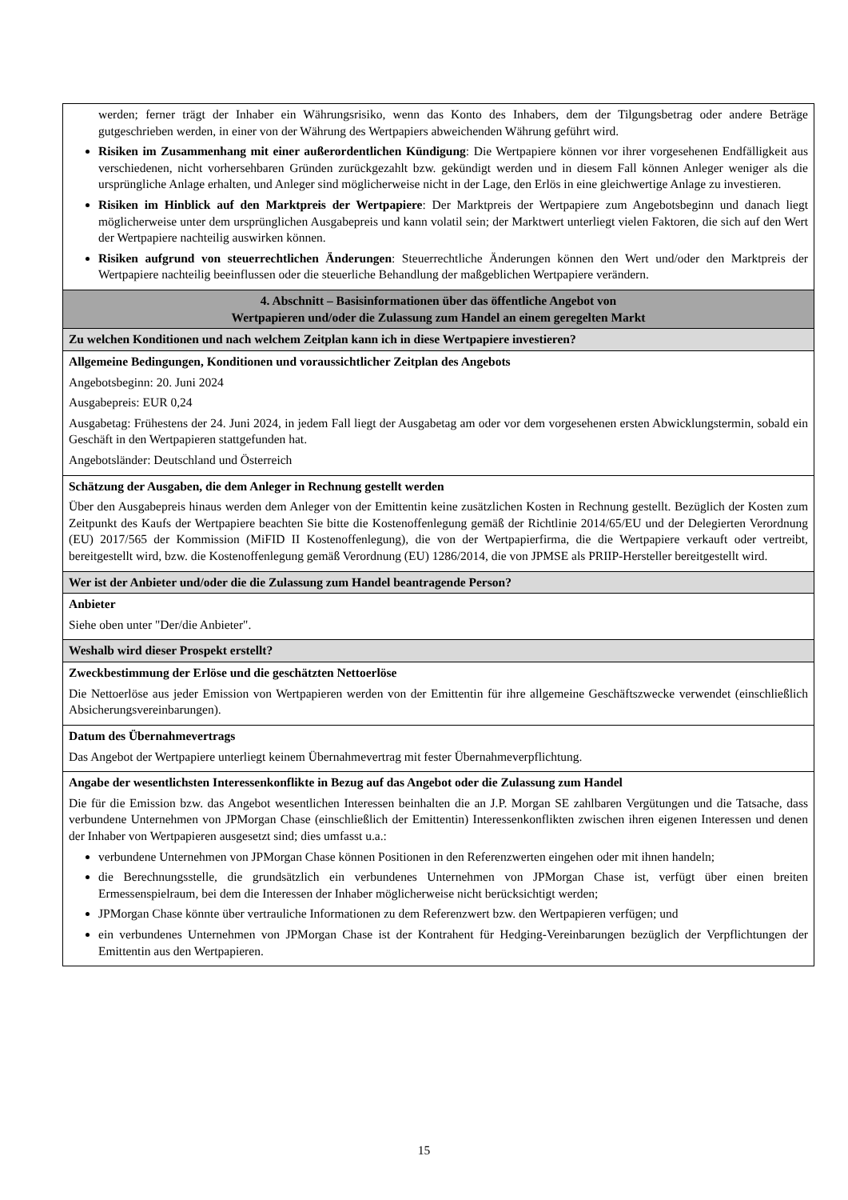| werden; ferner trägt der Inhaber ein Währungsrisiko, wenn das Konto des Inhabers, dem der Tilgungsbetrag oder andere Beträge gutgeschrieben werden, in einer von der Währung des Wertpapiers abweichenden Währung geführt wird. Risiken im Zusammenhang mit einer außerordentlichen Kündigung : Die Wertpapiere können vor ihrer vorgesehenen Endfälligkeit aus verschiedenen, nicht vorhersehbaren Gründen zurückgezahlt bzw. gekündigt werden und in diesem Fall können Anleger weniger als die ursprüngliche Anlage erhalten, und Anleger sind möglicherweise nicht in der Lage, den Erlös in eine gleichwertige Anlage zu investieren. Risiken im Hinblick auf den Marktpreis der Wertpapiere : Der Marktpreis der Wertpapiere zum Angebotsbeginn und danach liegt möglicherweise unter dem ursprünglichen Ausgabepreis und kann volatil sein; der Marktwert unterliegt vielen Faktoren, die sich auf den Wert der Wertpapiere nachteilig auswirken können. Risiken aufgrund von steuerrechtlichen Änderungen : Steuerrechtliche Änderungen können den Wert und/oder den Marktpreis der Wertpapiere nachteilig beeinflussen oder die steuerliche Behandlung der maßgeblichen Wertpapiere verändern. |
| 4. Abschnitt – Basisinformationen über das öffentliche Angebot von Wertpapieren und/oder die Zulassung zum Handel an einem geregelten Markt |
| Zu welchen Konditionen und nach welchem Zeitplan kann ich in diese Wertpapiere investieren? |
| Allgemeine Bedingungen, Konditionen und voraussichtlicher Zeitplan des Angebots Angebotsbeginn: 20. Juni 2024 Ausgabepreis: EUR 0,24 Ausgabetag: Frühestens der 24. Juni 2024, in jedem Fall liegt der Ausgabetag am oder vor dem vorgesehenen ersten Abwicklungstermin, sobald ein Geschäft in den Wertpapieren stattgefunden hat. Angebotsländer: Deutschland und Österreich |
| Schätzung der Ausgaben, die dem Anleger in Rechnung gestellt werden Über den Ausgabepreis hinaus werden dem Anleger von der Emittentin keine zusätzlichen Kosten in Rechnung gestellt. Bezüglich der Kosten zum Zeitpunkt des Kaufs der Wertpapiere beachten Sie bitte die Kostenoffenlegung gemäß der Richtlinie 2014/65/EU und der Delegierten Verordnung (EU) 2017/565 der Kommission (MiFID II Kostenoffenlegung), die von der Wertpapierfirma, die die Wertpapiere verkauft oder vertreibt, bereitgestellt wird, bzw. die Kostenoffenlegung gemäß Verordnung (EU) 1286/2014, die von JPMSE als PRIIP-Hersteller bereitgestellt wird. |
| Wer ist der Anbieter und/oder die die Zulassung zum Handel beantragende Person? |
| Anbieter Siehe oben unter "Der/die Anbieter". |
| Weshalb wird dieser Prospekt erstellt? |
| Zweckbestimmung der Erlöse und die geschätzten Nettoerlöse Die Nettoerlöse aus jeder Emission von Wertpapieren werden von der Emittentin für ihre allgemeine Geschäftszwecke verwendet (einschließlich Absicherungsvereinbarungen). |
| Datum des Übernahmevertrags Das Angebot der Wertpapiere unterliegt keinem Übernahmevertrag mit fester Übernahmeverpflichtung. |
| Angabe der wesentlichsten Interessenkonflikte in Bezug auf das Angebot oder die Zulassung zum Handel Die für die Emission bzw. das Angebot wesentlichen Interessen beinhalten die an J.P. Morgan SE zahlbaren Vergütungen und die Tatsache, dass verbundene Unternehmen von JPMorgan Chase (einschließlich der Emittentin) Interessenkonflikten zwischen ihren eigenen Interessen und denen der Inhaber von Wertpapieren ausgesetzt sind; dies umfasst u.a.: verbundene Unternehmen von JPMorgan Chase können Positionen in den Referenzwerten eingehen oder mit ihnen handeln; die Berechnungsstelle, die grundsätzlich ein verbundenes Unternehmen von JPMorgan Chase ist, verfügt über einen breiten Ermessenspielraum, bei dem die Interessen der Inhaber möglicherweise nicht berücksichtigt werden; JPMorgan Chase könnte über vertrauliche Informationen zu dem Referenzwert bzw. den Wertpapieren verfügen; und ein verbundenes Unternehmen von JPMorgan Chase ist der Kontrahent für Hedging-Vereinbarungen bezüglich der Verpflichtungen der Emittentin aus den Wertpapieren. |
15